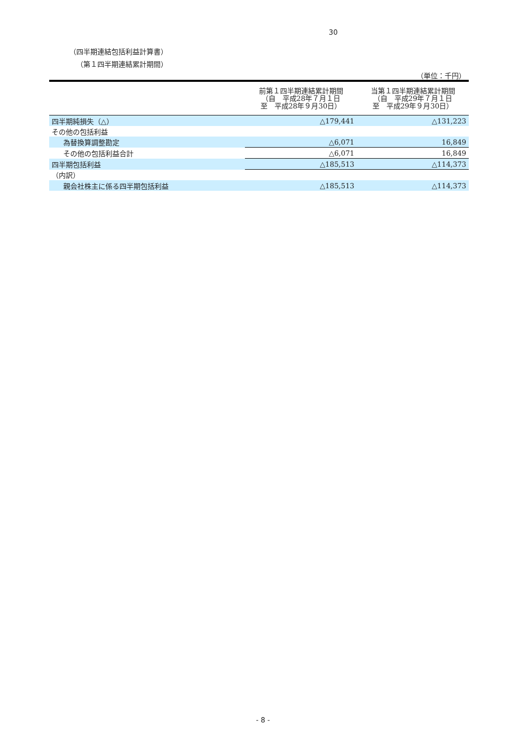30
（四半期連結包括利益計算書）
（第１四半期連結累計期間）
（単位：千円）
| | 前第１四半期連結累計期間 （自 平成28年７月１日 至 平成28年９月30日） | 当第１四半期連結累計期間 （自 平成29年７月１日 至 平成29年９月30日） |
| --- | --- | --- |
| 四半期純損失（△） | △179,441 | △131,223 |
| その他の包括利益 | | |
| 為替換算調整勘定 | △6,071 | 16,849 |
| その他の包括利益合計 | △6,071 | 16,849 |
| 四半期包括利益 | △185,513 | △114,373 |
| （内訳） | | |
| 親会社株主に係る四半期包括利益 | △185,513 | △114,373 |
- 8 -